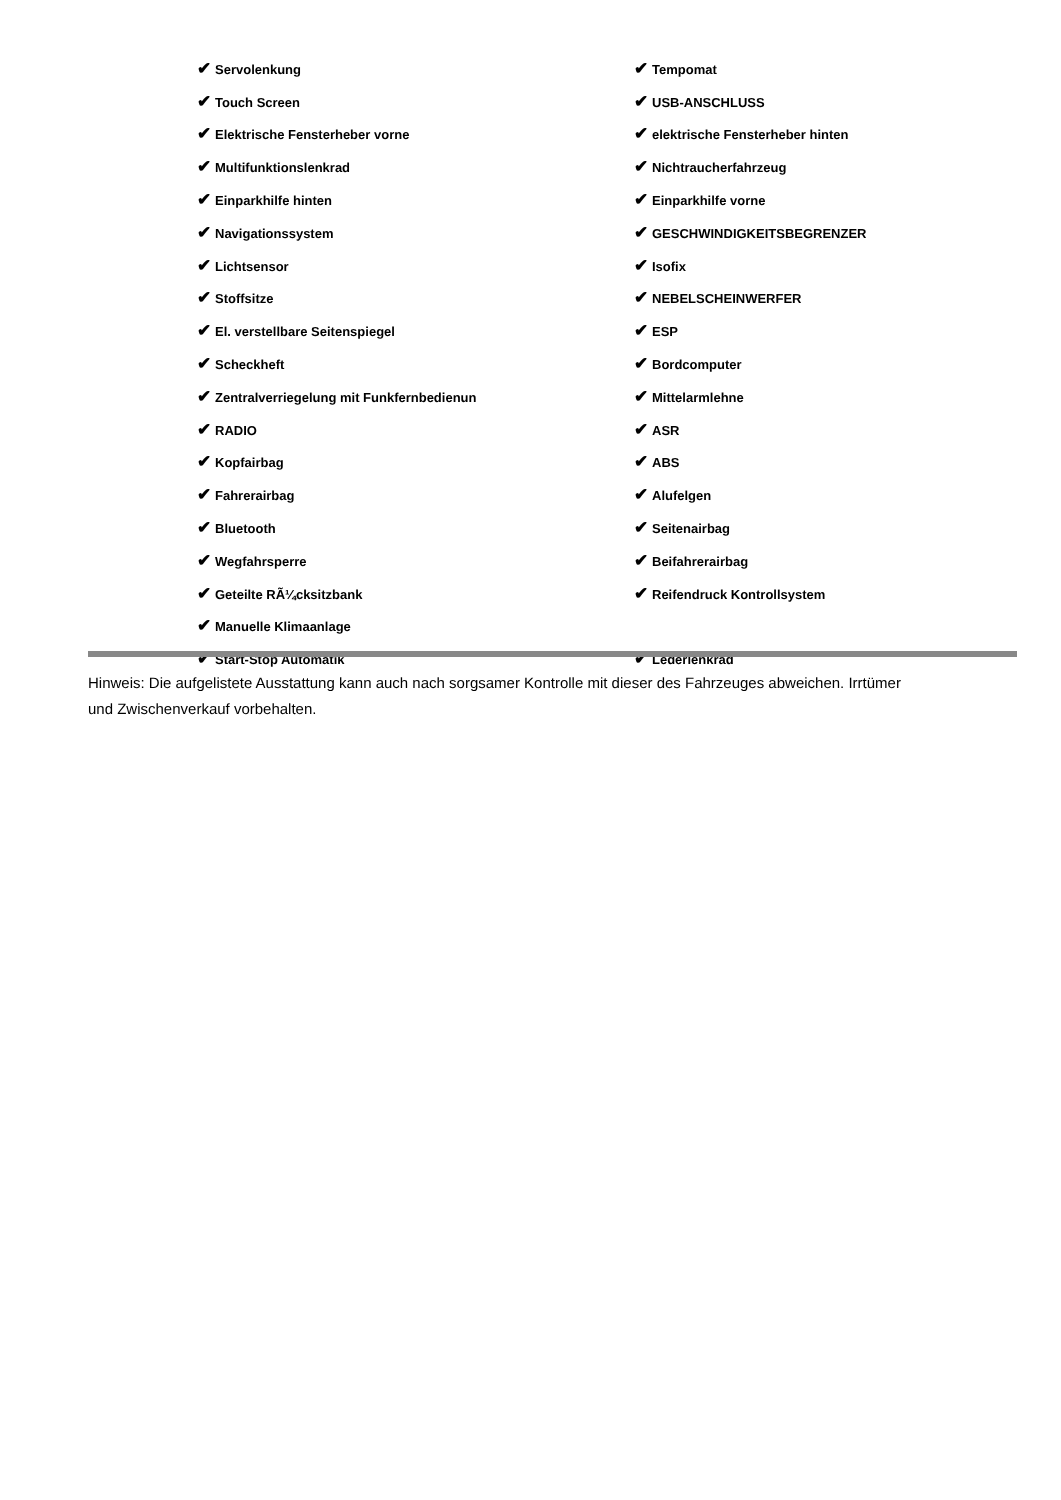✔ Servolenkung
✔ Tempomat
✔ Touch Screen
✔ USB-ANSCHLUSS
✔ Elektrische Fensterheber vorne
✔ elektrische Fensterheber hinten
✔ Multifunktionslenkrad
✔ Nichtraucherfahrzeug
✔ Einparkhilfe hinten
✔ Einparkhilfe vorne
✔ Navigationssystem
✔ GESCHWINDIGKEITSBEGRENZER
✔ Lichtsensor
✔ Isofix
✔ Stoffsitze
✔ NEBELSCHEINWERFER
✔ El. verstellbare Seitenspiegel
✔ ESP
✔ Scheckheft
✔ Bordcomputer
✔ Zentralverriegelung mit Funkfernbedienun
✔ Mittelarmlehne
✔ RADIO
✔ ASR
✔ Kopfairbag
✔ ABS
✔ Fahrerairbag
✔ Alufelgen
✔ Bluetooth
✔ Seitenairbag
✔ Wegfahrsperre
✔ Beifahrerairbag
✔ Geteilte RÃ¼cksitzbank
✔ Reifendruck Kontrollsystem
✔ Manuelle Klimaanlage
✔ Start-Stop Automatik
✔ Lederlenkrad
Hinweis: Die aufgelistete Ausstattung kann auch nach sorgsamer Kontrolle mit dieser des Fahrzeuges abweichen. Irrtümer und Zwischenverkauf vorbehalten.